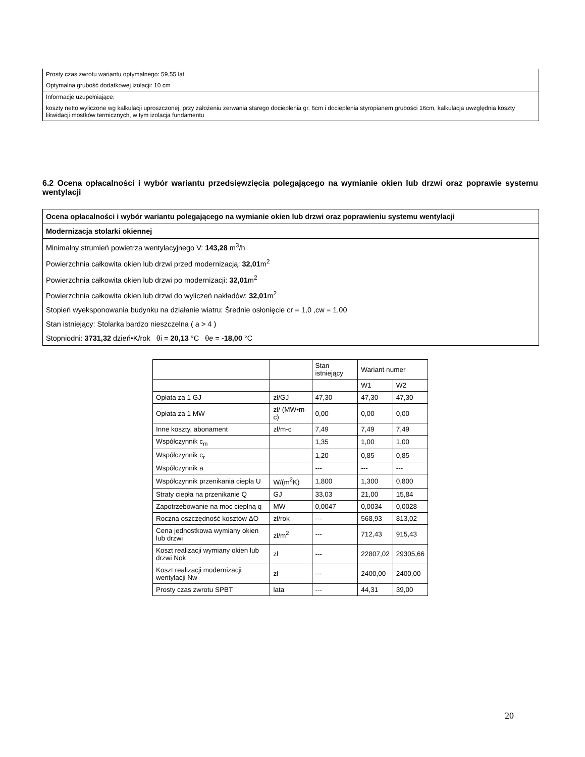Prosty czas zwrotu wariantu optymalnego: 59,55 lat
Optymalna grubość dodatkowej izolacji: 10 cm
Informacje uzupełniające:
koszty netto wyliczone wg kalkulacji uproszczonej, przy założeniu zerwania starego docieplenia gr. 6cm i docieplenia styropianem grubości 16cm, kalkulacja uwzględnia koszty likwidacji mostków termicznych, w tym izolacja fundamentu
6.2 Ocena opłacalności i wybór wariantu przedsięwzięcia polegającego na wymianie okien lub drzwi oraz poprawie systemu wentylacji
Ocena opłacalności i wybór wariantu polegającego na wymianie okien lub drzwi oraz poprawieniu systemu wentylacji
Modernizacja stolarki okiennej
Minimalny strumień powietrza wentylacyjnego V: 143,28 m<sup>3</sup>/h
Powierzchnia całkowita okien lub drzwi przed modernizacją: 32,01m<sup>2</sup>
Powierzchnia całkowita okien lub drzwi po modernizacji: 32,01m<sup>2</sup>
Powierzchnia całkowita okien lub drzwi do wyliczeń nakładów: 32,01m<sup>2</sup>
Stopień wyeksponowania budynku na działanie wiatru: Średnie osłonięcie cr = 1,0 ,cw = 1,00
Stan istniejący: Stolarka bardzo nieszczelna ( a > 4 )
Stopniodni: 3731,32 dzień•K/rok θi = 20,13 °C θe = -18,00 °C
| | | Stan istniejący | Wariant numer | |
| | | | W1 | W2 |
| Opłata za 1 GJ | zł/GJ | 47,30 | 47,30 | 47,30 |
| Opłata za 1 MW | zł/ (MW•m-c) | 0,00 | 0,00 | 0,00 |
| Inne koszty, abonament | zł/m-c | 7,49 | 7,49 | 7,49 |
| Współczynnik c<sub>m</sub> | | 1,35 | 1,00 | 1,00 |
| Współczynnik c<sub>r</sub> | | 1,20 | 0,85 | 0,85 |
| Współczynnik a | | --- | --- | --- |
| Współczynnik przenikania ciepła U | W/(m<sup>2</sup>K) | 1,800 | 1,300 | 0,800 |
| Straty ciepła na przenikanie Q | GJ | 33,03 | 21,00 | 15,84 |
| Zapotrzebowanie na moc cieplną q | MW | 0,0047 | 0,0034 | 0,0028 |
| Roczna oszczędność kosztów ΔO | zł/rok | --- | 568,93 | 813,02 |
| Cena jednostkowa wymiany okien lub drzwi | zł/m<sup>2</sup> | --- | 712,43 | 915,43 |
| Koszt realizacji wymiany okien lub drzwi Nok | zł | --- | 22807,02 | 29305,66 |
| Koszt realizacji modernizacji wentylacji Nw | zł | --- | 2400,00 | 2400,00 |
| Prosty czas zwrotu SPBT | lata | --- | 44,31 | 39,00 |
20